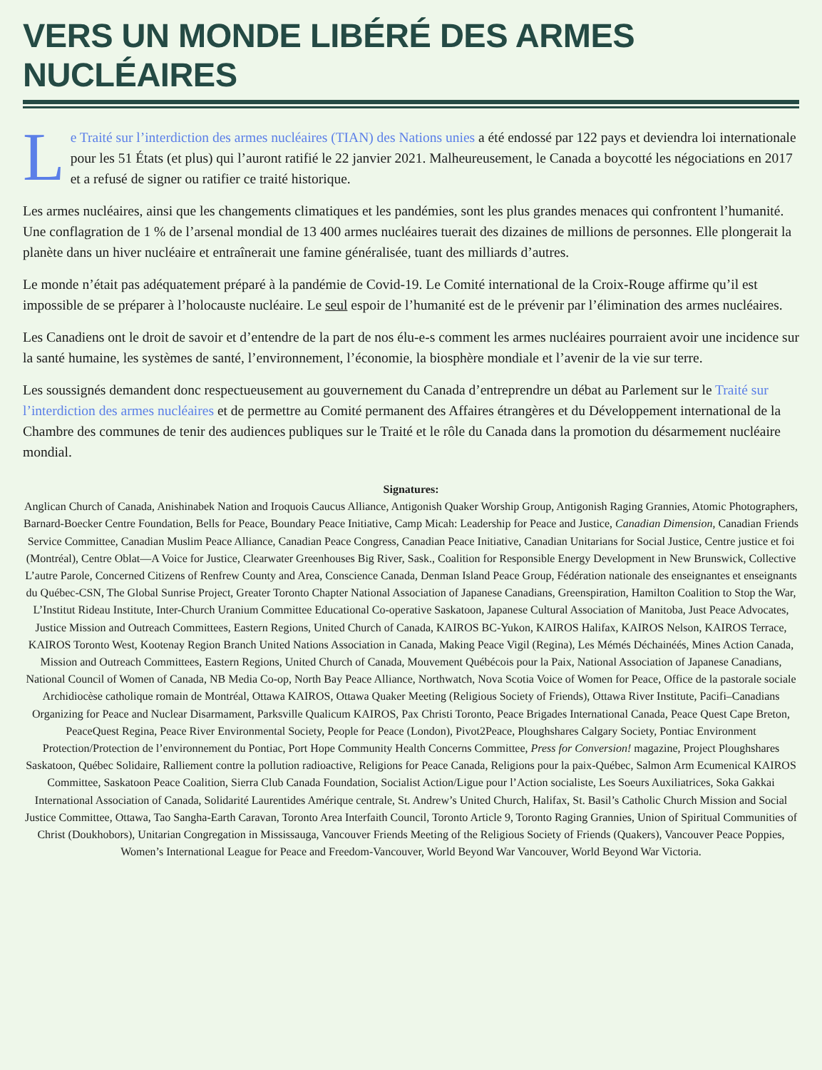VERS UN MONDE LIBÉRÉ DES ARMES NUCLÉAIRES
Le Traité sur l’interdiction des armes nucléaires (TIAN) des Nations unies a été endossé par 122 pays et deviendra loi internationale pour les 51 États (et plus) qui l’auront ratifié le 22 janvier 2021. Malheureusement, le Canada a boycotté les négociations en 2017 et a refusé de signer ou ratifier ce traité historique.
Les armes nucléaires, ainsi que les changements climatiques et les pandémies, sont les plus grandes menaces qui confrontent l’humanité. Une conflagration de 1 % de l’arsenal mondial de 13 400 armes nucléaires tuerait des dizaines de millions de personnes. Elle plongerait la planète dans un hiver nucléaire et entraînerait une famine généralisée, tuant des milliards d’autres.
Le monde n’était pas adéquatement préparé à la pandémie de Covid-19. Le Comité international de la Croix-Rouge affirme qu’il est impossible de se préparer à l’holocauste nucléaire. Le seul espoir de l’humanité est de le prévenir par l’élimination des armes nucléaires.
Les Canadiens ont le droit de savoir et d’entendre de la part de nos élu-e-s comment les armes nucléaires pourraient avoir une incidence sur la santé humaine, les systèmes de santé, l’environnement, l’économie, la biosphère mondiale et l’avenir de la vie sur terre.
Les soussignés demandent donc respectueusement au gouvernement du Canada d’entreprendre un débat au Parlement sur le Traité sur l’interdiction des armes nucléaires et de permettre au Comité permanent des Affaires étrangères et du Développement international de la Chambre des communes de tenir des audiences publiques sur le Traité et le rôle du Canada dans la promotion du désarmement nucléaire mondial.
Signatures:
Anglican Church of Canada, Anishinabek Nation and Iroquois Caucus Alliance, Antigonish Quaker Worship Group, Antigonish Raging Grannies, Atomic Photographers, Barnard-Boecker Centre Foundation, Bells for Peace, Boundary Peace Initiative, Camp Micah: Leadership for Peace and Justice, Canadian Dimension, Canadian Friends Service Committee, Canadian Muslim Peace Alliance, Canadian Peace Congress, Canadian Peace Initiative, Canadian Unitarians for Social Justice, Centre justice et foi (Montréal), Centre Oblat—A Voice for Justice, Clearwater Greenhouses Big River, Sask., Coalition for Responsible Energy Development in New Brunswick, Collective L’autre Parole, Concerned Citizens of Renfrew County and Area, Conscience Canada, Denman Island Peace Group, Fédération nationale des enseignantes et enseignants du Québec-CSN, The Global Sunrise Project, Greater Toronto Chapter National Association of Japanese Canadians, Greenspiration, Hamilton Coalition to Stop the War, L’Institut Rideau Institute, Inter-Church Uranium Committee Educational Co-operative Saskatoon, Japanese Cultural Association of Manitoba, Just Peace Advocates, Justice Mission and Outreach Committees, Eastern Regions, United Church of Canada, KAIROS BC-Yukon, KAIROS Halifax, KAIROS Nelson, KAIROS Terrace, KAIROS Toronto West, Kootenay Region Branch United Nations Association in Canada, Making Peace Vigil (Regina), Les Mémés Déchainéés, Mines Action Canada, Mission and Outreach Committees, Eastern Regions, United Church of Canada, Mouvement Québécois pour la Paix, National Association of Japanese Canadians, National Council of Women of Canada, NB Media Co-op, North Bay Peace Alliance, Northwatch, Nova Scotia Voice of Women for Peace, Office de la pastorale sociale Archidiocèse catholique romain de Montréal, Ottawa KAIROS, Ottawa Quaker Meeting (Religious Society of Friends), Ottawa River Institute, Pacifi–Canadians Organizing for Peace and Nuclear Disarmament, Parksville Qualicum KAIROS, Pax Christi Toronto, Peace Brigades International Canada, Peace Quest Cape Breton, PeaceQuest Regina, Peace River Environmental Society, People for Peace (London), Pivot2Peace, Ploughshares Calgary Society, Pontiac Environment Protection/Protection de l’environnement du Pontiac, Port Hope Community Health Concerns Committee, Press for Conversion! magazine, Project Ploughshares Saskatoon, Québec Solidaire, Ralliement contre la pollution radioactive, Religions for Peace Canada, Religions pour la paix-Québec, Salmon Arm Ecumenical KAIROS Committee, Saskatoon Peace Coalition, Sierra Club Canada Foundation, Socialist Action/Ligue pour l’Action socialiste, Les Soeurs Auxiliatrices, Soka Gakkai International Association of Canada, Solidarité Laurentides Amérique centrale, St. Andrew’s United Church, Halifax, St. Basil’s Catholic Church Mission and Social Justice Committee, Ottawa, Tao Sangha-Earth Caravan, Toronto Area Interfaith Council, Toronto Article 9, Toronto Raging Grannies, Union of Spiritual Communities of Christ (Doukhobors), Unitarian Congregation in Mississauga, Vancouver Friends Meeting of the Religious Society of Friends (Quakers), Vancouver Peace Poppies, Women’s International League for Peace and Freedom-Vancouver, World Beyond War Vancouver, World Beyond War Victoria.